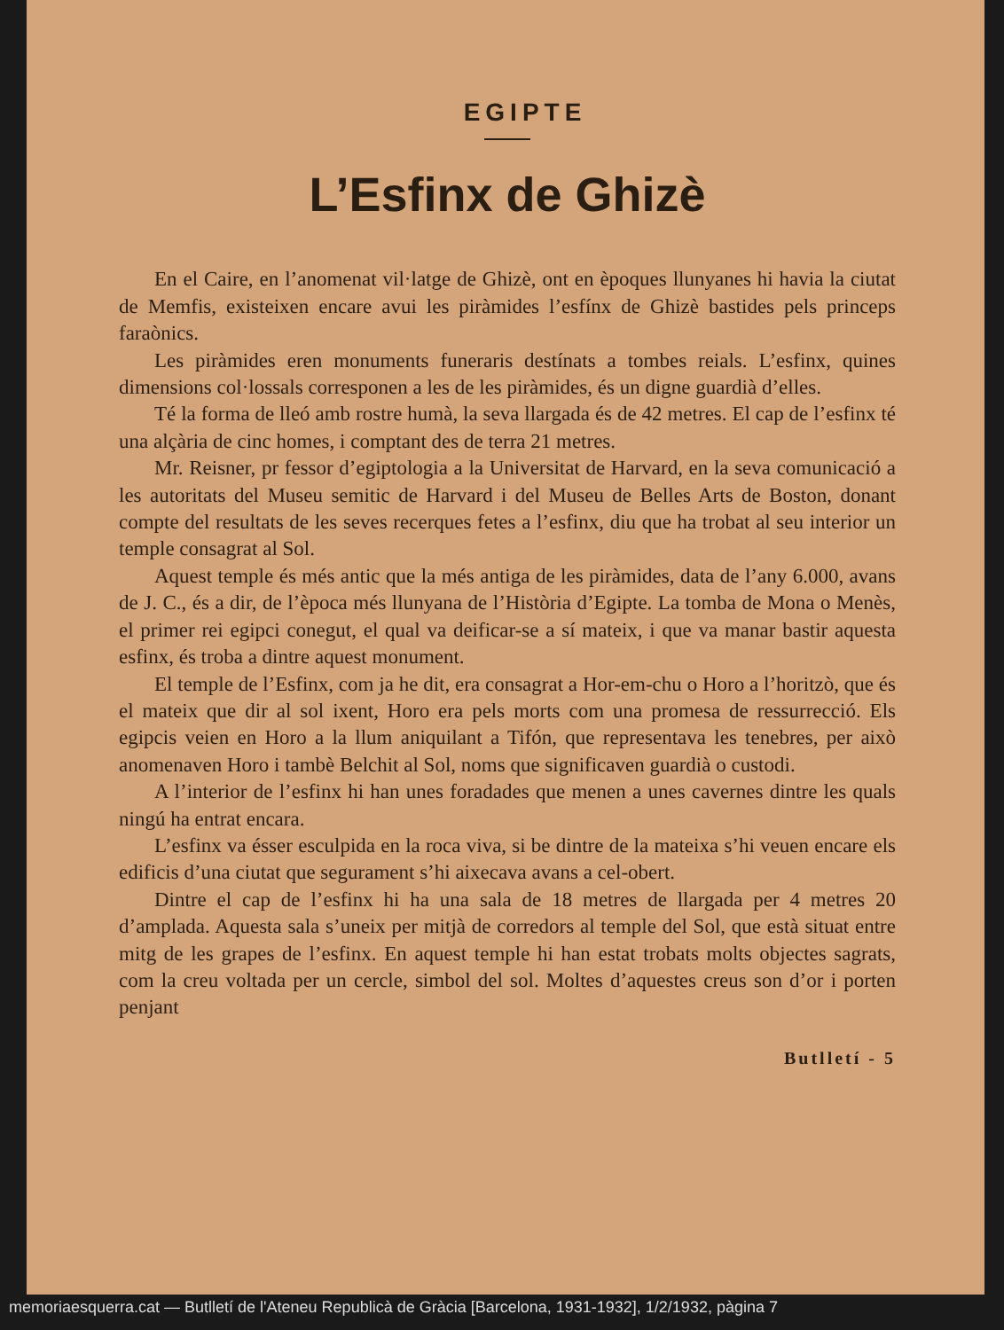EGIPTE
L’Esfinx de Ghizè
En el Caire, en l’anomenat vil·latge de Ghizè, ont en èpoques llunyanes hi havia la ciutat de Memfis, existeixen encare avui les piràmides l’esfínx de Ghizè bastides pels princeps faraònics.
Les piràmides eren monuments funeraris destínats a tombes reials. L’esfinx, quines dimensions col·lossals corresponen a les de les piràmides, és un digne guardià d’elles.
Té la forma de lleó amb rostre humà, la seva llargada és de 42 metres. El cap de l’esfinx té una alçària de cinc homes, i comptant des de terra 21 metres.
Mr. Reisner, pr fessor d’egiptologia a la Universitat de Harvard, en la seva comunicació a les autoritats del Museu semitic de Harvard i del Museu de Belles Arts de Boston, donant compte del resultats de les seves recerques fetes a l’esfinx, diu que ha trobat al seu interior un temple consagrat al Sol.
Aquest temple és més antic que la més antiga de les piràmides, data de l’any 6.000, avans de J. C., és a dir, de l’època més llunyana de l’Història d’Egipte. La tomba de Mona o Menès, el primer rei egipci conegut, el qual va deificar-se a sí mateix, i que va manar bastir aquesta esfinx, és troba a dintre aquest monument.
El temple de l’Esfinx, com ja he dit, era consagrat a Hor-em-chu o Horo a l’horitzò, que és el mateix que dir al sol ixent, Horo era pels morts com una promesa de ressurrecció. Els egipcis veien en Horo a la llum aniquilant a Tifón, que representava les tenebres, per això anomenaven Horo i tambè Belchit al Sol, noms que significaven guardià o custodi.
A l’interior de l’esfinx hi han unes foradades que menen a unes cavernes dintre les quals ningú ha entrat encara.
L’esfinx va ésser esculpida en la roca viva, si be dintre de la mateixa s’hi veuen encare els edificis d’una ciutat que segurament s’hi aixecava avans a cel-obert.
Dintre el cap de l’esfinx hi ha una sala de 18 metres de llargada per 4 metres 20 d’amplada. Aquesta sala s’uneix per mitjà de corredors al temple del Sol, que està situat entre mitg de les grapes de l’esfinx. En aquest temple hi han estat trobats molts objectes sagrats, com la creu voltada per un cercle, simbol del sol. Moltes d’aquestes creus son d’or i porten penjant
Butlletí - 5
memoriaesquerra.cat — Butlletí de l'Ateneu Republicà de Gràcia [Barcelona, 1931-1932], 1/2/1932, pàgina 7